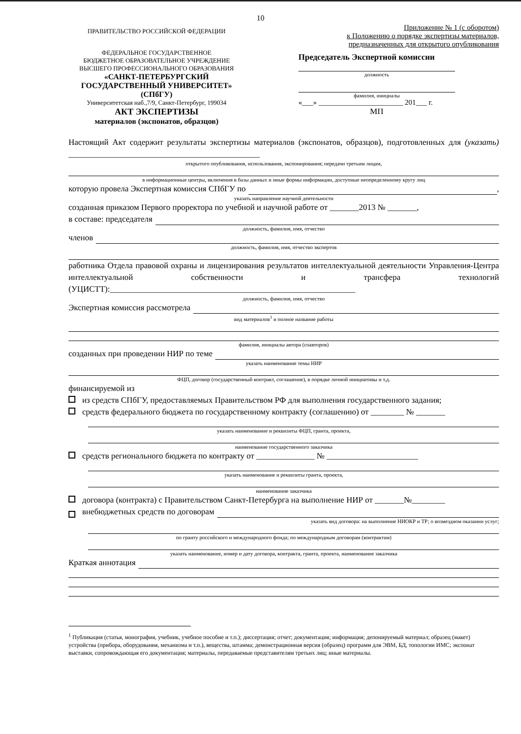10
ПРАВИТЕЛЬСТВО РОССИЙСКОЙ ФЕДЕРАЦИИ
ФЕДЕРАЛЬНОЕ ГОСУДАРСТВЕННОЕ
БЮДЖЕТНОЕ ОБРАЗОВАТЕЛЬНОЕ УЧРЕЖДЕНИЕ
ВЫСШЕГО ПРОФЕССИОНАЛЬНОГО ОБРАЗОВАНИЯ
«САНКТ-ПЕТЕРБУРГСКИЙ
ГОСУДАРСТВЕННЫЙ УНИВЕРСИТЕТ»
(СПбГУ)
Университетская наб.,7/9, Санкт-Петербург, 199034
АКТ ЭКСПЕРТИЗЫ
материалов (экспонатов, образцов)
Приложение № 1 (с оборотом)
к Положению о порядке экспертизы материалов,
предназначенных для открытого опубликования
Председатель Экспертной комиссии
должность
фамилия, инициалы
«___» _______________________ 201___ г.
МП
Настоящий Акт содержит результаты экспертизы материалов (экспонатов, образцов), подготовленных для (указать) ______________________________________________
открытого опубликования, использования, экспонирования; передачи третьим лицам,
в информационные центры, включения в базы данных и иные формы информации, доступные неопределенному кругу лиц
которую провела Экспертная комиссия СПбГУ по ,
указать направление научной деятельности
созданная приказом Первого проректора по учебной и научной работе от _______2013 № _______,
в составе: председателя
должность, фамилия, имя, отчество
членов
должность, фамилия, имя, отчество экспертов
работника Отдела правовой охраны и лицензирования результатов интеллектуальной деятельности Управления-Центра интеллектуальной собственности и трансфера технологий (УЦИСТТ):___________________________________________________________
должность, фамилия, имя, отчество
Экспертная комиссия рассмотрела
вид материалов<sup>1</sup> и полное название работы
фамилия, инициалы автора (соавторов)
созданных при проведении НИР по теме
указать наименование темы НИР
ФЦП, договор (государственный контракт, соглашение), в порядке личной инициативы и т.д.
финансируемой из
из средств СПбГУ, предоставляемых Правительством РФ для выполнения государственного задания;
средств федерального бюджета по государственному контракту (соглашению) от ________ № _______
указать наименование и реквизиты ФЦП, гранта, проекта,
наименование государственного заказчика
средств регионального бюджета по контракту от ______________ № ______________________
указать наименование и реквизиты гранта, проекта,
наименование заказчика
договора (контракта) с Правительством Санкт-Петербурга на выполнение НИР от _______№________
внебюджетных средств по договорам
указать вид договора: на выполнение НИОКР и ТР; о возмездном оказании услуг;
по гранту российского и международного фонда; по международным договорам (контрактам)
указать наименование, номер и дату договора, контракта, гранта, проекта, наименование заказчика
Краткая аннотация
<sup>1</sup> Публикация (статья, монография, учебник, учебное пособие и т.п.); диссертация; отчет; документация; информация; депонируемый материал; образец (макет) устройства (прибора, оборудования, механизма и т.п.), вещества, штамма; демонстрационная версия (образец) программ для ЭВМ, БД, топологии ИМС; экспонат выставки, сопровождающая его документация; материалы, передаваемые представителям третьих лиц; иные материалы.